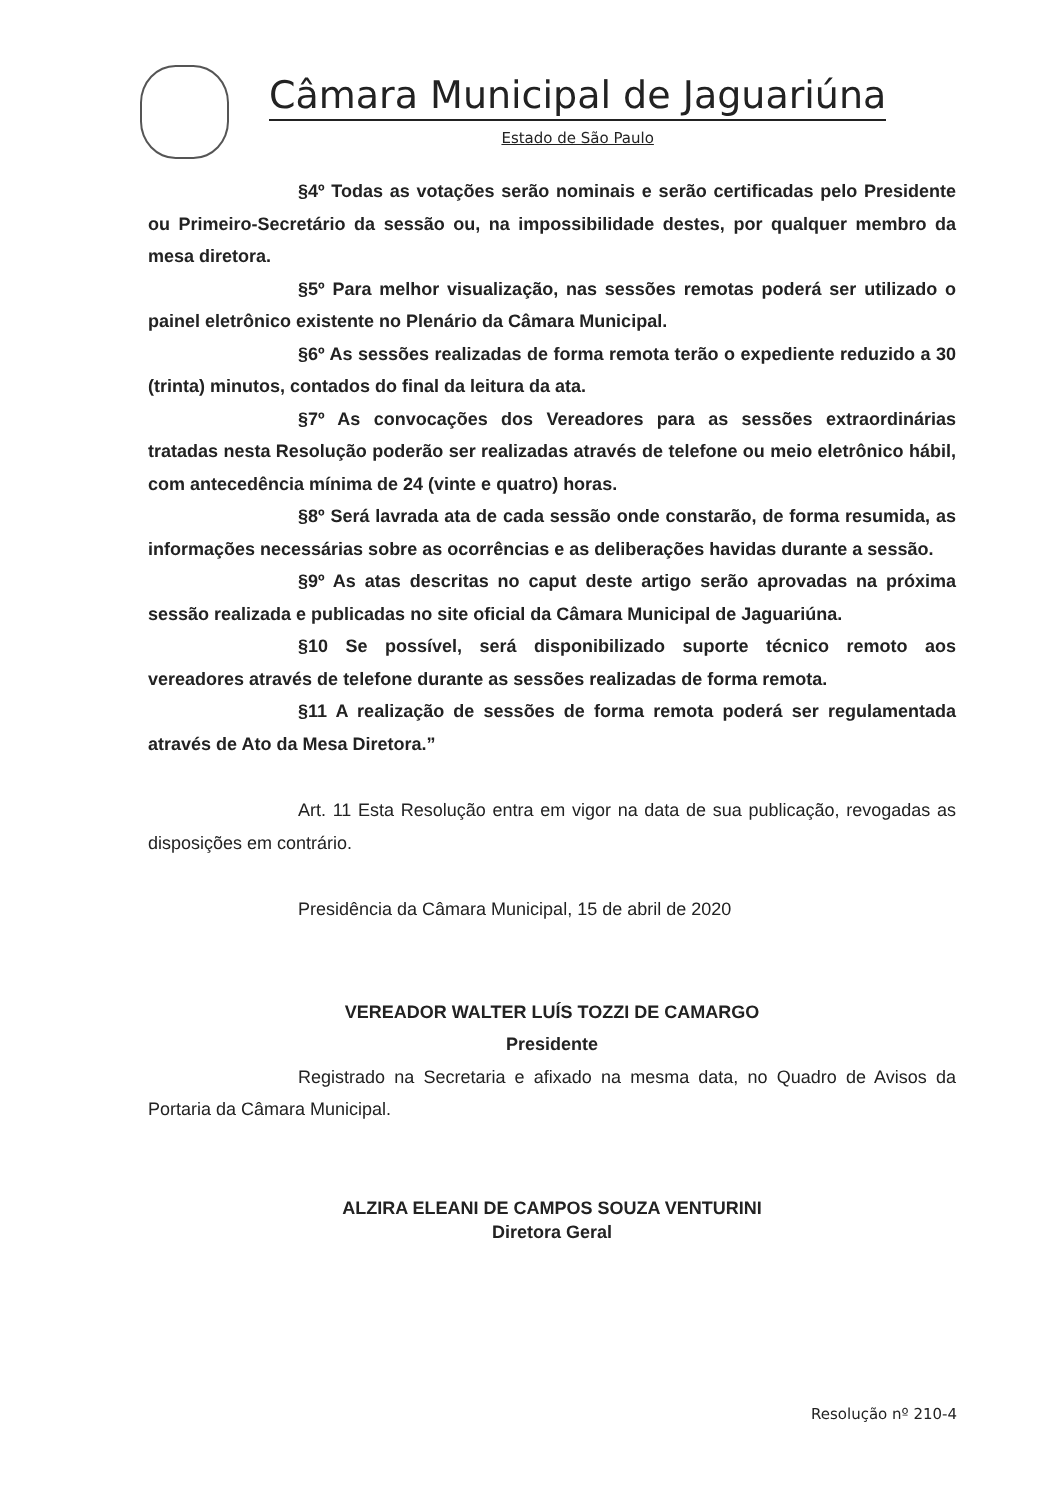Câmara Municipal de Jaguariúna
Estado de São Paulo
§4º Todas as votações serão nominais e serão certificadas pelo Presidente ou Primeiro-Secretário da sessão ou, na impossibilidade destes, por qualquer membro da mesa diretora.
§5º Para melhor visualização, nas sessões remotas poderá ser utilizado o painel eletrônico existente no Plenário da Câmara Municipal.
§6º As sessões realizadas de forma remota terão o expediente reduzido a 30 (trinta) minutos, contados do final da leitura da ata.
§7º As convocações dos Vereadores para as sessões extraordinárias tratadas nesta Resolução poderão ser realizadas através de telefone ou meio eletrônico hábil, com antecedência mínima de 24 (vinte e quatro) horas.
§8º Será lavrada ata de cada sessão onde constarão, de forma resumida, as informações necessárias sobre as ocorrências e as deliberações havidas durante a sessão.
§9º As atas descritas no caput deste artigo serão aprovadas na próxima sessão realizada e publicadas no site oficial da Câmara Municipal de Jaguariúna.
§10 Se possível, será disponibilizado suporte técnico remoto aos vereadores através de telefone durante as sessões realizadas de forma remota.
§11 A realização de sessões de forma remota poderá ser regulamentada através de Ato da Mesa Diretora.”
Art. 11 Esta Resolução entra em vigor na data de sua publicação, revogadas as disposições em contrário.
Presidência da Câmara Municipal, 15 de abril de 2020
VEREADOR WALTER LUÍS TOZZI DE CAMARGO
President​e
Registrado na Secretaria e afixado na mesma data, no Quadro de Avisos da Portaria da Câmara Municipal.
ALZIRA ELEANI DE CAMPOS SOUZA VENTURINI
Diretora Geral
Resolução nº 210-4